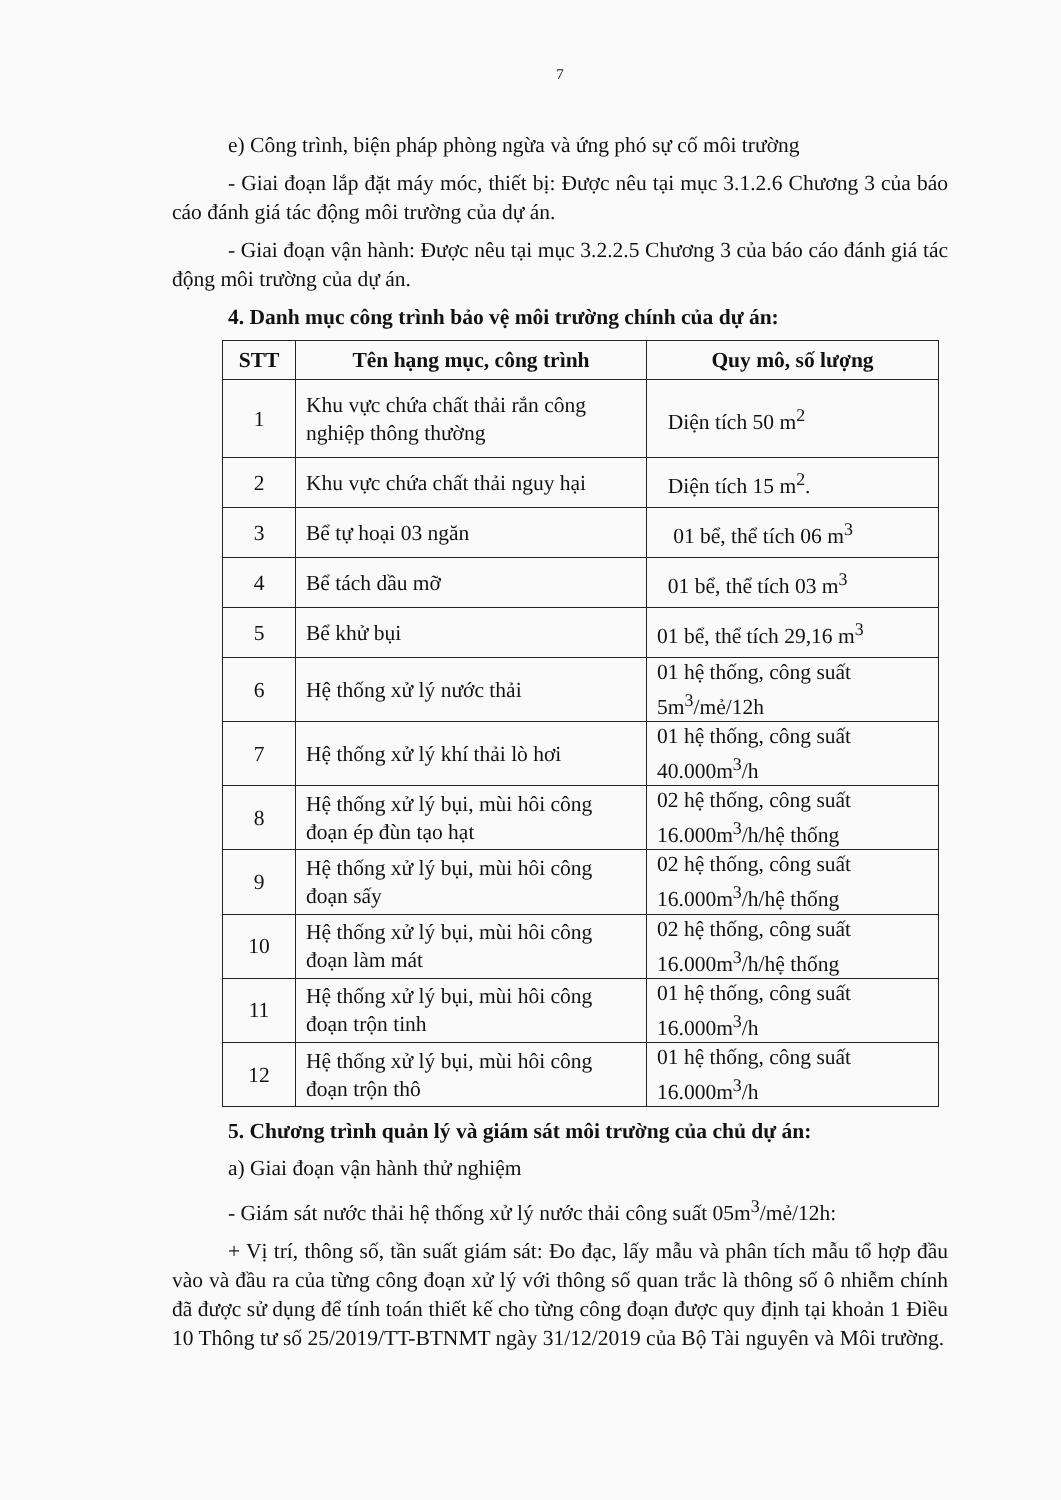7
e) Công trình, biện pháp phòng ngừa và ứng phó sự cố môi trường
- Giai đoạn lắp đặt máy móc, thiết bị: Được nêu tại mục 3.1.2.6 Chương 3 của báo cáo đánh giá tác động môi trường của dự án.
- Giai đoạn vận hành: Được nêu tại mục 3.2.2.5 Chương 3 của báo cáo đánh giá tác động môi trường của dự án.
4. Danh mục công trình bảo vệ môi trường chính của dự án:
| STT | Tên hạng mục, công trình | Quy mô, số lượng |
| --- | --- | --- |
| 1 | Khu vực chứa chất thải rắn công nghiệp thông thường | Diện tích 50 m<sup>2</sup> |
| 2 | Khu vực chứa chất thải nguy hại | Diện tích 15 m<sup>2</sup>. |
| 3 | Bể tự hoại 03 ngăn | 01 bể, thể tích 06 m<sup>3</sup> |
| 4 | Bể tách dầu mỡ | 01 bể, thể tích 03 m<sup>3</sup> |
| 5 | Bể khử bụi | 01 bể, thể tích 29,16 m<sup>3</sup> |
| 6 | Hệ thống xử lý nước thải | 01 hệ thống, công suất 5m<sup>3</sup>/mẻ/12h |
| 7 | Hệ thống xử lý khí thải lò hơi | 01 hệ thống, công suất 40.000m<sup>3</sup>/h |
| 8 | Hệ thống xử lý bụi, mùi hôi công đoạn ép đùn tạo hạt | 02 hệ thống, công suất 16.000m<sup>3</sup>/h/hệ thống |
| 9 | Hệ thống xử lý bụi, mùi hôi công đoạn sấy | 02 hệ thống, công suất 16.000m<sup>3</sup>/h/hệ thống |
| 10 | Hệ thống xử lý bụi, mùi hôi công đoạn làm mát | 02 hệ thống, công suất 16.000m<sup>3</sup>/h/hệ thống |
| 11 | Hệ thống xử lý bụi, mùi hôi công đoạn trộn tinh | 01 hệ thống, công suất 16.000m<sup>3</sup>/h |
| 12 | Hệ thống xử lý bụi, mùi hôi công đoạn trộn thô | 01 hệ thống, công suất 16.000m<sup>3</sup>/h |
5. Chương trình quản lý và giám sát môi trường của chủ dự án:
a) Giai đoạn vận hành thử nghiệm
- Giám sát nước thải hệ thống xử lý nước thải công suất 05m<sup>3</sup>/mẻ/12h:
+ Vị trí, thông số, tần suất giám sát: Đo đạc, lấy mẫu và phân tích mẫu tổ hợp đầu vào và đầu ra của từng công đoạn xử lý với thông số quan trắc là thông số ô nhiễm chính đã được sử dụng để tính toán thiết kế cho từng công đoạn được quy định tại khoản 1 Điều 10 Thông tư số 25/2019/TT-BTNMT ngày 31/12/2019 của Bộ Tài nguyên và Môi trường.